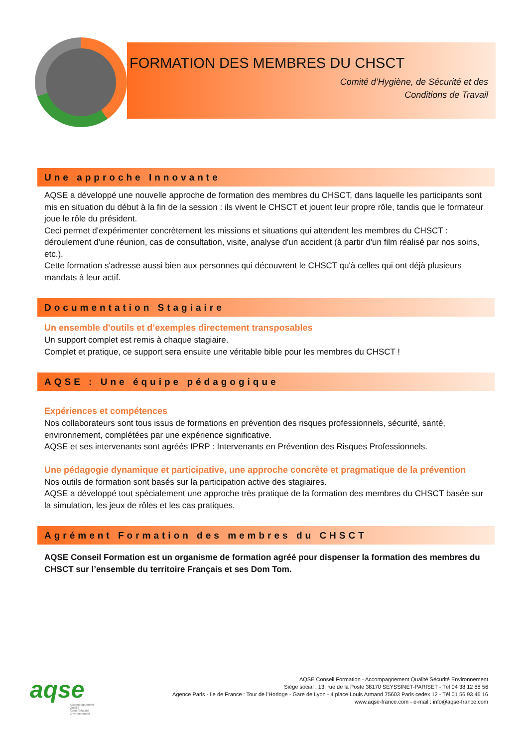FORMATION DES MEMBRES DU CHSCT
Comité d’Hygiène, de Sécurité et des
Conditions de Travail
Une approche Innovante
AQSE a développé une nouvelle approche de formation des membres du CHSCT, dans laquelle les participants sont mis en situation du début à la fin de la session : ils vivent le CHSCT et jouent leur propre rôle, tandis que le formateur joue le rôle du président.
Ceci permet d'expérimenter concrètement les missions et situations qui attendent les membres du CHSCT : déroulement d'une réunion, cas de consultation, visite, analyse d'un accident (à partir d'un film réalisé par nos soins, etc.).
Cette formation s'adresse aussi bien aux personnes qui découvrent le CHSCT qu'à celles qui ont déjà plusieurs mandats à leur actif.
Documentation Stagiaire
Un ensemble d'outils et d’exemples directement transposables
Un support complet est remis à chaque stagiaire.
Complet et pratique, ce support sera ensuite une véritable bible pour les membres du CHSCT !
AQSE : Une équipe pédagogique
Expériences et compétences
Nos collaborateurs sont tous issus de formations en prévention des risques professionnels, sécurité, santé, environnement, complétées par une expérience significative.
AQSE et ses intervenants sont agréés IPRP : Intervenants en Prévention des Risques Professionnels.
Une pédagogie dynamique et participative, une approche concrète et pragmatique de la prévention
Nos outils de formation sont basés sur la participation active des stagiaires.
AQSE a développé tout spécialement une approche très pratique de la formation des membres du CHSCT basée sur la simulation, les jeux de rôles et les cas pratiques.
Agrément Formation des membres du CHSCT
AQSE Conseil Formation est un organisme de formation agréé pour dispenser la formation des membres du CHSCT sur l’ensemble du territoire Français et ses Dom Tom.
aqse
Accompagnement
Qualité
Santé/Sécurité
Environnement
AQSE Conseil Formation - Accompagnement Qualité Sécurité Environnement
Siège social : 13, rue de la Poste 38170 SEYSSINET-PARISET - Tél 04 38 12 88 56
Agence Paris - Ile de France : Tour de l’Horloge - Gare de Lyon - 4 place Louis Armand 75603 Paris cedex 12 - Tél 01 56 93 46 16
www.aqse-france.com - e-mail : info@aqse-france.com